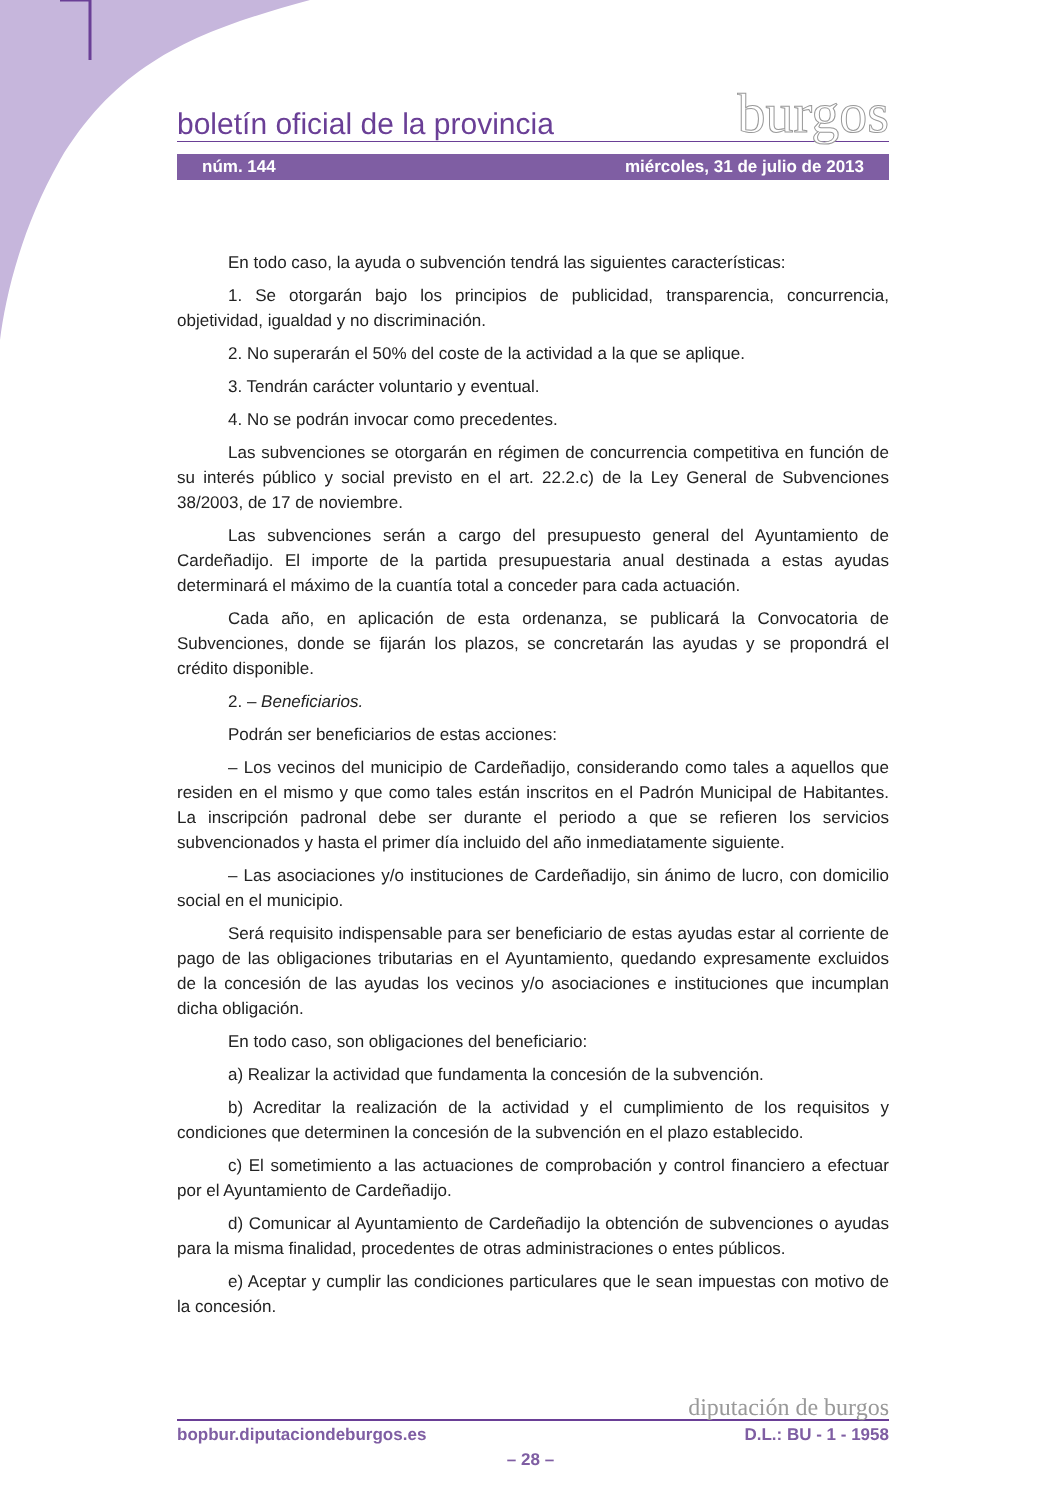boletín oficial de la provincia burgos
núm. 144 miércoles, 31 de julio de 2013
En todo caso, la ayuda o subvención tendrá las siguientes características:
1. Se otorgarán bajo los principios de publicidad, transparencia, concurrencia, objetividad, igualdad y no discriminación.
2. No superarán el 50% del coste de la actividad a la que se aplique.
3. Tendrán carácter voluntario y eventual.
4. No se podrán invocar como precedentes.
Las subvenciones se otorgarán en régimen de concurrencia competitiva en función de su interés público y social previsto en el art. 22.2.c) de la Ley General de Subvenciones 38/2003, de 17 de noviembre.
Las subvenciones serán a cargo del presupuesto general del Ayuntamiento de Cardeñadijo. El importe de la partida presupuestaria anual destinada a estas ayudas determinará el máximo de la cuantía total a conceder para cada actuación.
Cada año, en aplicación de esta ordenanza, se publicará la Convocatoria de Subvenciones, donde se fijarán los plazos, se concretarán las ayudas y se propondrá el crédito disponible.
2. – Beneficiarios.
Podrán ser beneficiarios de estas acciones:
– Los vecinos del municipio de Cardeñadijo, considerando como tales a aquellos que residen en el mismo y que como tales están inscritos en el Padrón Municipal de Habitantes. La inscripción padronal debe ser durante el periodo a que se refieren los servicios subvencionados y hasta el primer día incluido del año inmediatamente siguiente.
– Las asociaciones y/o instituciones de Cardeñadijo, sin ánimo de lucro, con domicilio social en el municipio.
Será requisito indispensable para ser beneficiario de estas ayudas estar al corriente de pago de las obligaciones tributarias en el Ayuntamiento, quedando expresamente excluidos de la concesión de las ayudas los vecinos y/o asociaciones e instituciones que incumplan dicha obligación.
En todo caso, son obligaciones del beneficiario:
a) Realizar la actividad que fundamenta la concesión de la subvención.
b) Acreditar la realización de la actividad y el cumplimiento de los requisitos y condiciones que determinen la concesión de la subvención en el plazo establecido.
c) El sometimiento a las actuaciones de comprobación y control financiero a efectuar por el Ayuntamiento de Cardeñadijo.
d) Comunicar al Ayuntamiento de Cardeñadijo la obtención de subvenciones o ayudas para la misma finalidad, procedentes de otras administraciones o entes públicos.
e) Aceptar y cumplir las condiciones particulares que le sean impuestas con motivo de la concesión.
diputación de burgos
bopbur.diputaciondeburgos.es D.L.: BU - 1 - 1958
– 28 –